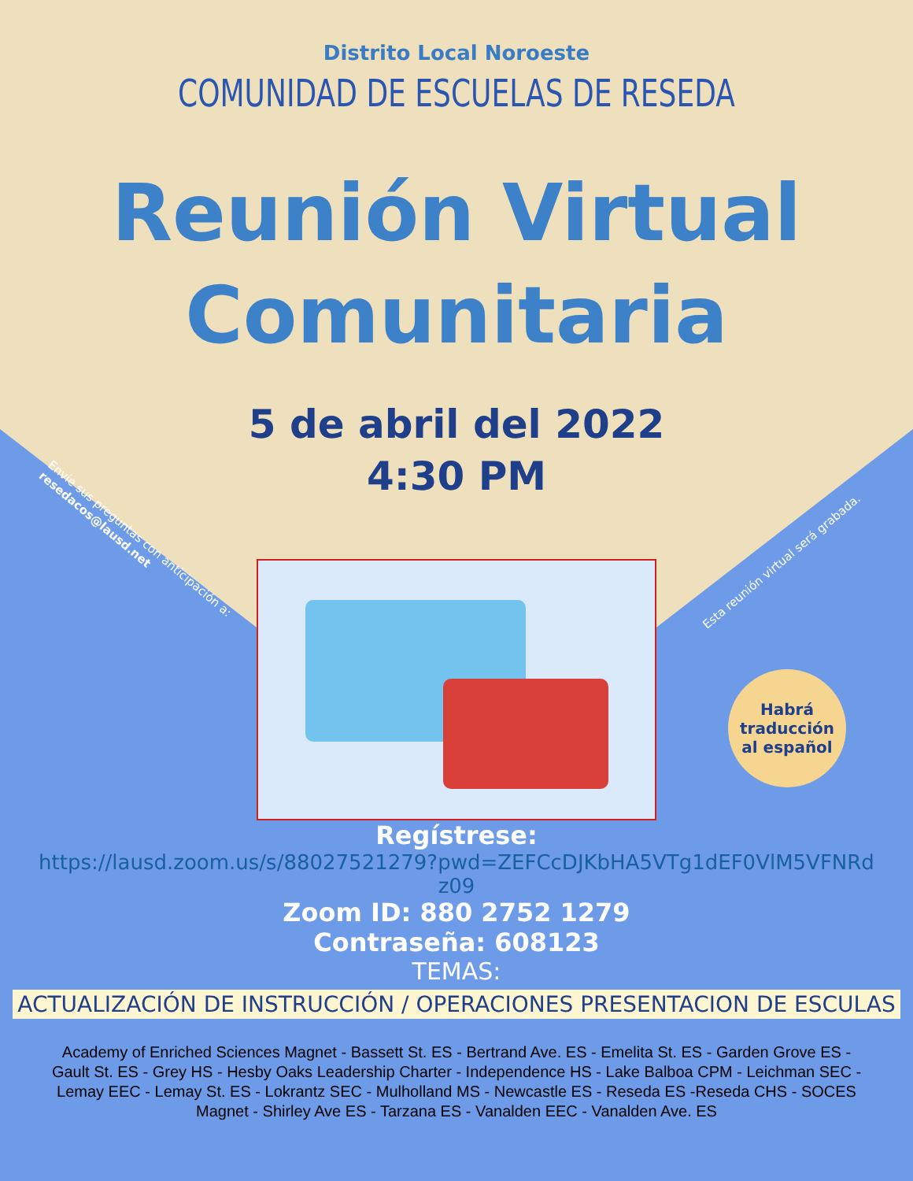Distrito Local Noroeste
COMUNIDAD DE ESCUELAS DE RESEDA
Reunión Virtual
Comunitaria
5 de abril del 2022
4:30 PM
Regístrese:
https://lausd.zoom.us/s/88027521279?pwd=ZEFCcDJKbHA5VTg1dEF0VlM5VFNRd
z09
Zoom ID: 880 2752 1279
Contraseña: 608123
TEMAS:
ACTUALIZACIÓN DE INSTRUCCIÓN / OPERACIONES PRESENTACION DE ESCULAS
Academy of Enriched Sciences Magnet - Bassett St. ES - Bertrand Ave. ES - Emelita St. ES - Garden Grove ES - Gault St. ES - Grey HS - Hesby Oaks Leadership Charter - Independence HS - Lake Balboa CPM - Leichman SEC - Lemay EEC - Lemay St. ES - Lokrantz SEC - Mulholland MS - Newcastle ES - Reseda ES -Reseda CHS - SOCES Magnet - Shirley Ave ES - Tarzana ES - Vanalden EEC - Vanalden Ave. ES
Envíe sus preguntas con anticipación a: resedacos@lausd.net
Esta reunión virtual será grabada.
Habrá
traducción
al español